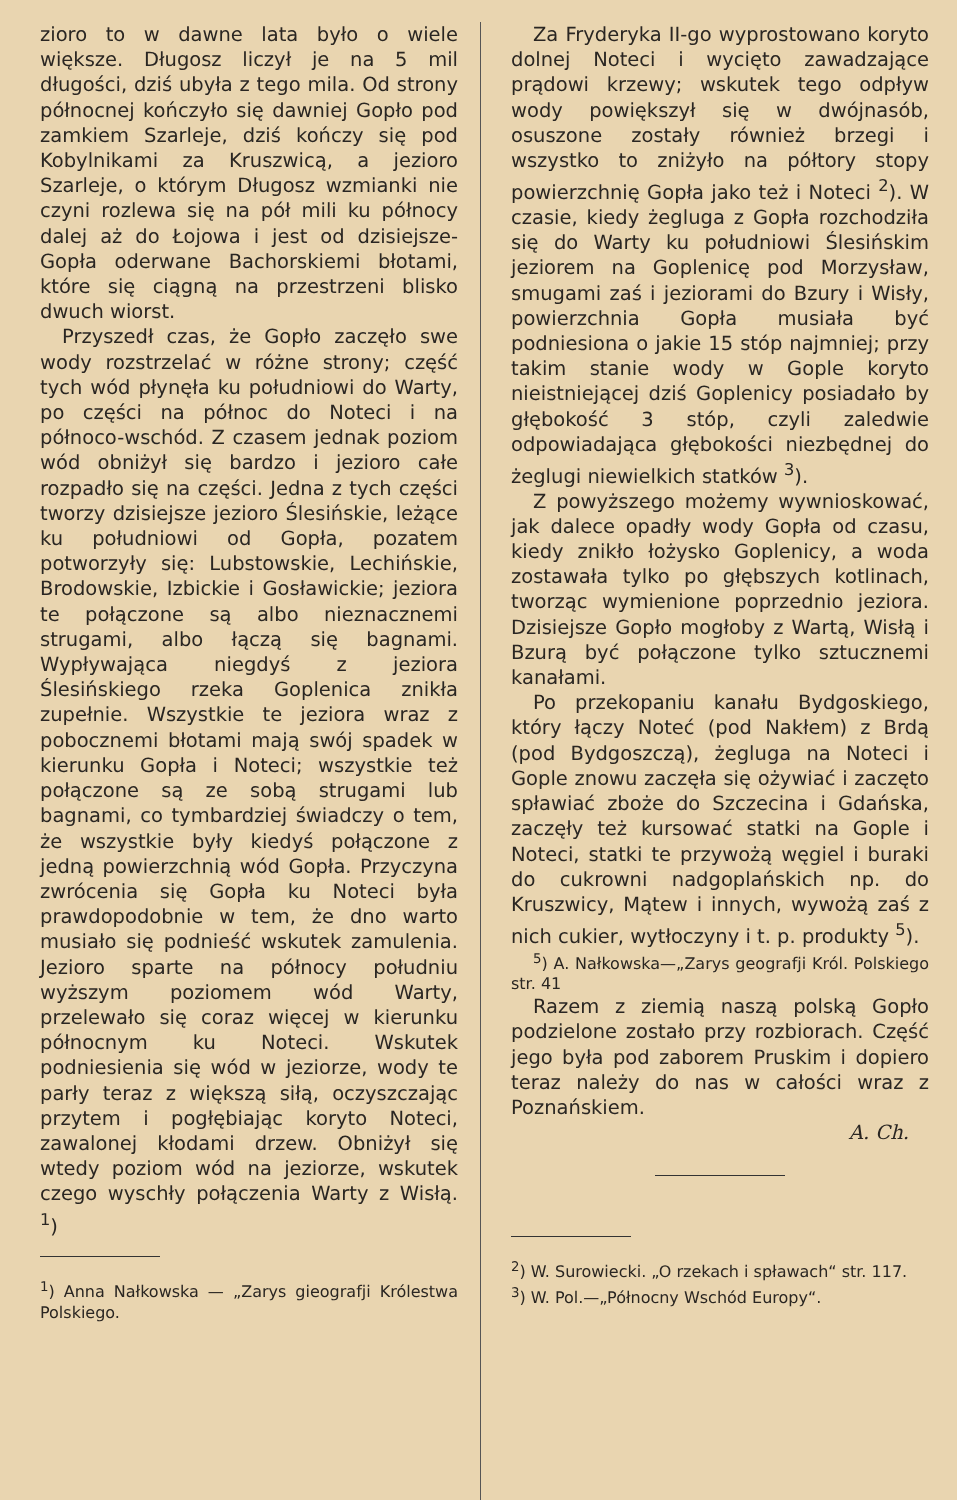zioro to w dawne lata było o wiele większe. Długosz liczył je na 5 mil długości, dziś ubyła z tego mila. Od strony północnej kończyło się dawniej Gopło pod zamkiem Szarleje, dziś kończy się pod Kobylnikami za Kruszwicą, a jezioro Szarleje, o którym Długosz wzmianki nie czyni rozlewa się na pół mili ku północy dalej aż do Łojowa i jest od dzisiejsze-Gopła oderwane Bachorskiemi błotami, które się ciągną na przestrzeni blisko dwuch wiorst.
Przyszedł czas, że Gopło zaczęło swe wody rozstrzelać w różne strony; część tych wód płynęła ku południowi do Warty, po części na północ do Noteci i na północo-wschód. Z czasem jednak poziom wód obniżył się bardzo i jezioro całe rozpadło się na części. Jedna z tych części tworzy dzisiejsze jezioro Ślesińskie, leżące ku południowi od Gopła, pozatem potworzyły się: Lubstowskie, Lechińskie, Brodowskie, Izbickie i Gosławickie; jeziora te połączone są albo nieznacznemi strugami, albo łączą się bagnami. Wypływająca niegdyś z jeziora Ślesińskiego rzeka Goplenica znikła zupełnie. Wszystkie te jeziora wraz z pobocznemi błotami mają swój spadek w kierunku Gopła i Noteci; wszystkie też połączone są ze sobą strugami lub bagnami, co tymbardziej świadczy o tem, że wszystkie były kiedyś połączone z jedną powierzchnią wód Gopła. Przyczyna zwrócenia się Gopła ku Noteci była prawdopodobnie w tem, że dno warto musiało się podnieść wskutek zamulenia. Jezioro sparte na północy południu wyższym poziomem wód Warty, przelewało się coraz więcej w kierunku północnym ku Noteci. Wskutek podniesienia się wód w jeziorze, wody te parły teraz z większą siłą, oczyszczając przytem i pogłębiając koryto Noteci, zawalonej kłodami drzew. Obniżył się wtedy poziom wód na jeziorze, wskutek czego wyschły połączenia Warty z Wisłą. <sup>1</sup>)
<sup>1</sup>) Anna Nałkowska — „Zarys gieografji Królestwa Polskiego.
Za Fryderyka II-go wyprostowano koryto dolnej Noteci i wycięto zawadzające prądowi krzewy; wskutek tego odpływ wody powiększył się w dwójnasób, osuszone zostały również brzegi i wszystko to zniżyło na półtory stopy powierzchnię Gopła jako też i Noteci <sup>2</sup>). W czasie, kiedy żegluga z Gopła rozchodziła się do Warty ku południowi Ślesińskim jeziorem na Goplenicę pod Morzysław, smugami zaś i jeziorami do Bzury i Wisły, powierzchnia Gopła musiała być podniesiona o jakie 15 stóp najmniej; przy takim stanie wody w Gople koryto nieistniejącej dziś Goplenicy posiadało by głębokość 3 stóp, czyli zaledwie odpowiadająca głębokości niezbędnej do żeglugi niewielkich statków <sup>3</sup>).
Z powyższego możemy wywnioskować, jak dalece opadły wody Gopła od czasu, kiedy znikło łożysko Goplenicy, a woda zostawała tylko po głębszych kotlinach, tworząc wymienione poprzednio jeziora. Dzisiejsze Gopło mogłoby z Wartą, Wisłą i Bzurą być połączone tylko sztucznemi kanałami.
Po przekopaniu kanału Bydgoskiego, który łączy Noteć (pod Nakłem) z Brdą (pod Bydgoszczą), żegluga na Noteci i Gople znowu zaczęła się ożywiać i zaczęto spławiać zboże do Szczecina i Gdańska, zaczęły też kursować statki na Gople i Noteci, statki te przywożą węgiel i buraki do cukrowni nadgoplańskich np. do Kruszwicy, Mątew i innych, wywożą zaś z nich cukier, wytłoczyny i t. p. produkty <sup>5</sup>).
<sup>5</sup>) A. Nałkowska—„Zarys geografji Król. Polskiego str. 41
Razem z ziemią naszą polską Gopło podzielone zostało przy rozbiorach. Część jego była pod zaborem Pruskim i dopiero teraz należy do nas w całości wraz z Poznańskiem.
A. Ch.
<sup>2</sup>) W. Surowiecki. „O rzekach i spławach“ str. 117.
<sup>3</sup>) W. Pol.—„Północny Wschód Europy“.